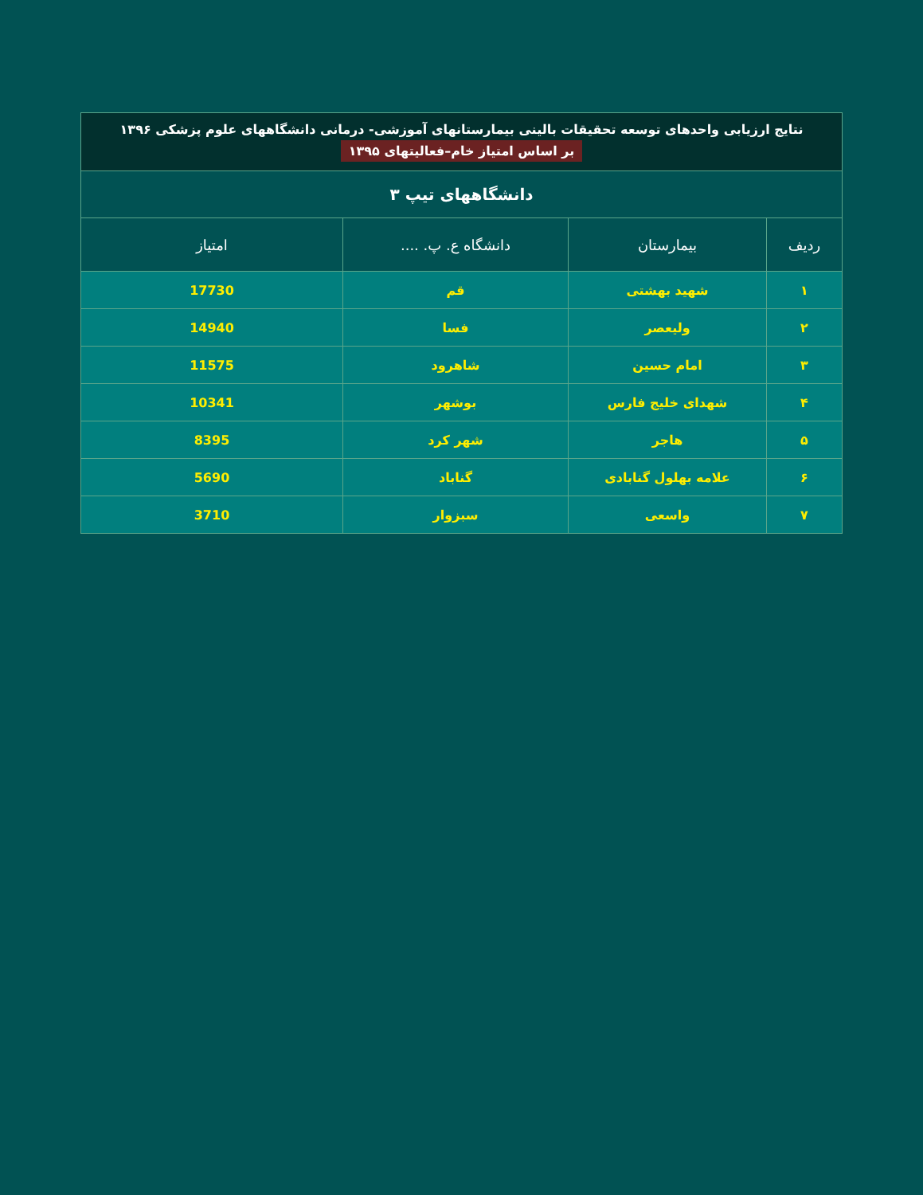| نتایج ارزیابی واحدهای توسعه تحقیقات بالینی بیمارستانهای آموزشی- درمانی دانشگاههای علوم پزشکی ۱۳۹۶ بر اساس امتیاز خام–فعالیتهای ۱۳۹۵ | | | |
| دانشگاههای تیپ ۳ | | | |
| ردیف | بیمارستان | دانشگاه ع. پ. .... | امتیاز |
| ۱ | شهید بهشتی | قم | 17730 |
| ۲ | ولیعصر | فسا | 14940 |
| ۳ | امام حسین | شاهرود | 11575 |
| ۴ | شهدای خلیج فارس | بوشهر | 10341 |
| ۵ | هاجر | شهر کرد | 8395 |
| ۶ | علامه بهلول گنابادی | گناباد | 5690 |
| ۷ | واسعی | سبزوار | 3710 |